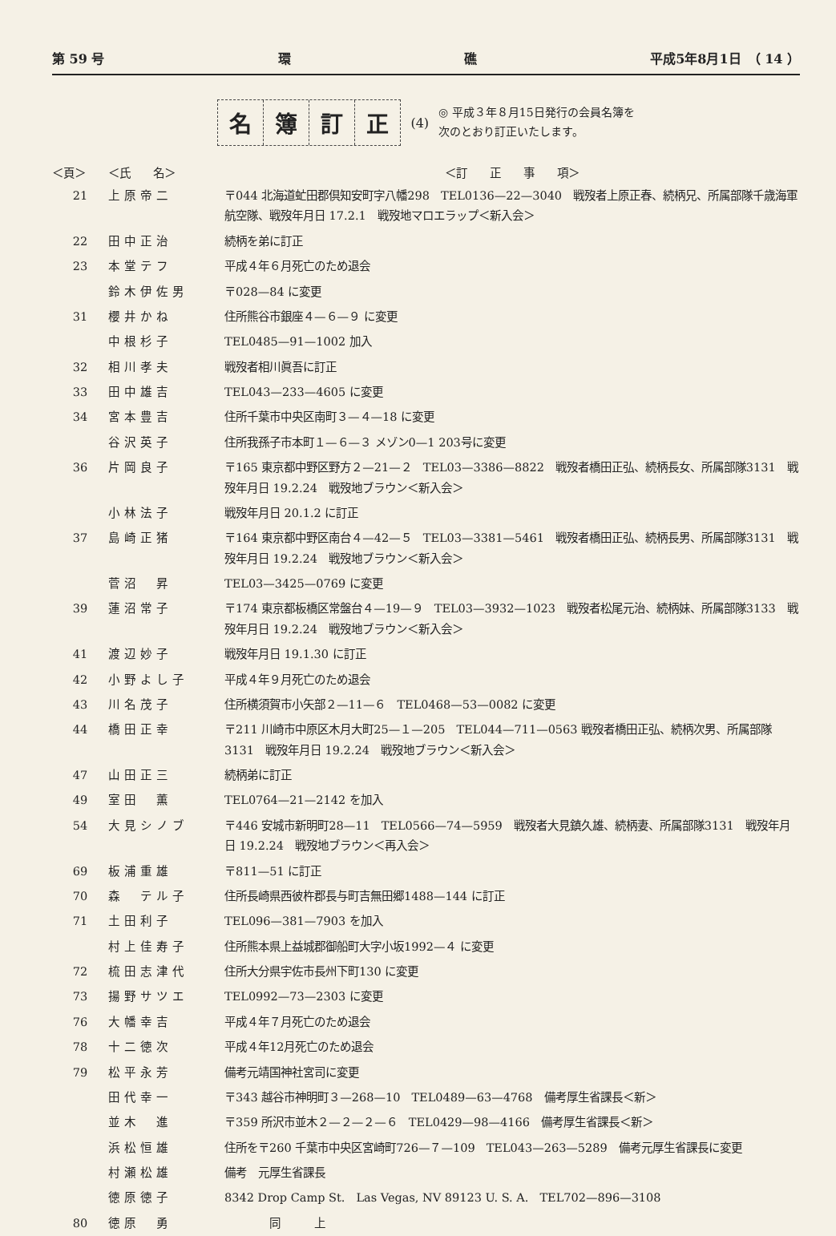第 59 号 環 礁 平成5年8月1日　（ 14 ）
名簿訂正
(4)
◎ 平成３年８月15日発行の会員名簿を
次のとおり訂正いたします。
| ＜頁＞ | ＜氏 名＞ | ＜訂 正 事 項＞ |
| --- | --- | --- |
| 21 | 上原帝二 | 〒044 北海道虻田郡倶知安町字八幡298 TEL0136—22—3040 戦歿者上原正春、続柄兄、所属部隊千歳海軍航空隊、戦歿年月日 17.2.1 戦歿地マロエラップ＜新入会＞ |
| 22 | 田中正治 | 続柄を弟に訂正 |
| 23 | 本堂テフ | 平成４年６月死亡のため退会 |
| | 鈴木伊佐男 | 〒028—84 に変更 |
| 31 | 櫻井かね | 住所熊谷市銀座４—６—９ に変更 |
| | 中根杉子 | TEL0485—91—1002 加入 |
| 32 | 相川孝夫 | 戦歿者相川眞吾に訂正 |
| 33 | 田中雄吉 | TEL043—233—4605 に変更 |
| 34 | 宮本豊吉 | 住所千葉市中央区南町３—４—18 に変更 |
| | 谷沢英子 | 住所我孫子市本町１—６—３ メゾン0—1 203号に変更 |
| 36 | 片岡良子 | 〒165 東京都中野区野方２—21—２ TEL03—3386—8822 戦歿者橋田正弘、続柄長女、所属部隊3131 戦歿年月日 19.2.24 戦歿地ブラウン＜新入会＞ |
| | 小林法子 | 戦歿年月日 20.1.2 に訂正 |
| 37 | 島崎正猪 | 〒164 東京都中野区南台４—42—５ TEL03—3381—5461 戦歿者橋田正弘、続柄長男、所属部隊3131 戦歿年月日 19.2.24 戦歿地ブラウン＜新入会＞ |
| | 菅沼 昇 | TEL03—3425—0769 に変更 |
| 39 | 蓮沼常子 | 〒174 東京都板橋区常盤台４—19—９ TEL03—3932—1023 戦歿者松尾元治、続柄妹、所属部隊3133 戦歿年月日 19.2.24 戦歿地ブラウン＜新入会＞ |
| 41 | 渡辺妙子 | 戦歿年月日 19.1.30 に訂正 |
| 42 | 小野よし子 | 平成４年９月死亡のため退会 |
| 43 | 川名茂子 | 住所横須賀市小矢部２—11—６ TEL0468—53—0082 に変更 |
| 44 | 橋田正幸 | 〒211 川崎市中原区木月大町25—１—205 TEL044—711—0563 戦歿者橋田正弘、続柄次男、所属部隊3131 戦歿年月日 19.2.24 戦歿地ブラウン＜新入会＞ |
| 47 | 山田正三 | 続柄弟に訂正 |
| 49 | 室田 薫 | TEL0764—21—2142 を加入 |
| 54 | 大見シノブ | 〒446 安城市新明町28—11 TEL0566—74—5959 戦歿者大見鎮久雄、続柄妻、所属部隊3131 戦歿年月日 19.2.24 戦歿地ブラウン＜再入会＞ |
| 69 | 板浦重雄 | 〒811—51 に訂正 |
| 70 | 森 テル子 | 住所長崎県西彼杵郡長与町吉無田郷1488—144 に訂正 |
| 71 | 土田利子 | TEL096—381—7903 を加入 |
| | 村上佳寿子 | 住所熊本県上益城郡御船町大字小坂1992—４ に変更 |
| 72 | 梳田志津代 | 住所大分県宇佐市長州下町130 に変更 |
| 73 | 揚野サツエ | TEL0992—73—2303 に変更 |
| 76 | 大幡幸吉 | 平成４年７月死亡のため退会 |
| 78 | 十二徳次 | 平成４年12月死亡のため退会 |
| 79 | 松平永芳 | 備考元靖国神社宮司に変更 |
| | 田代幸一 | 〒343 越谷市神明町３—268—10 TEL0489—63—4768 備考厚生省課長＜新＞ |
| | 並木 進 | 〒359 所沢市並木２—２—２—６ TEL0429—98—4166 備考厚生省課長＜新＞ |
| | 浜松恒雄 | 住所を〒260 千葉市中央区宮崎町726—７—109 TEL043—263—5289 備考元厚生省課長に変更 |
| | 村瀬松雄 | 備考 元厚生省課長 |
| | 徳原徳子 | 8342 Drop Camp St. Las Vegas, NV 89123 U. S. A. TEL702—896—3108 |
| 80 | 徳原 勇 | 同 上 |